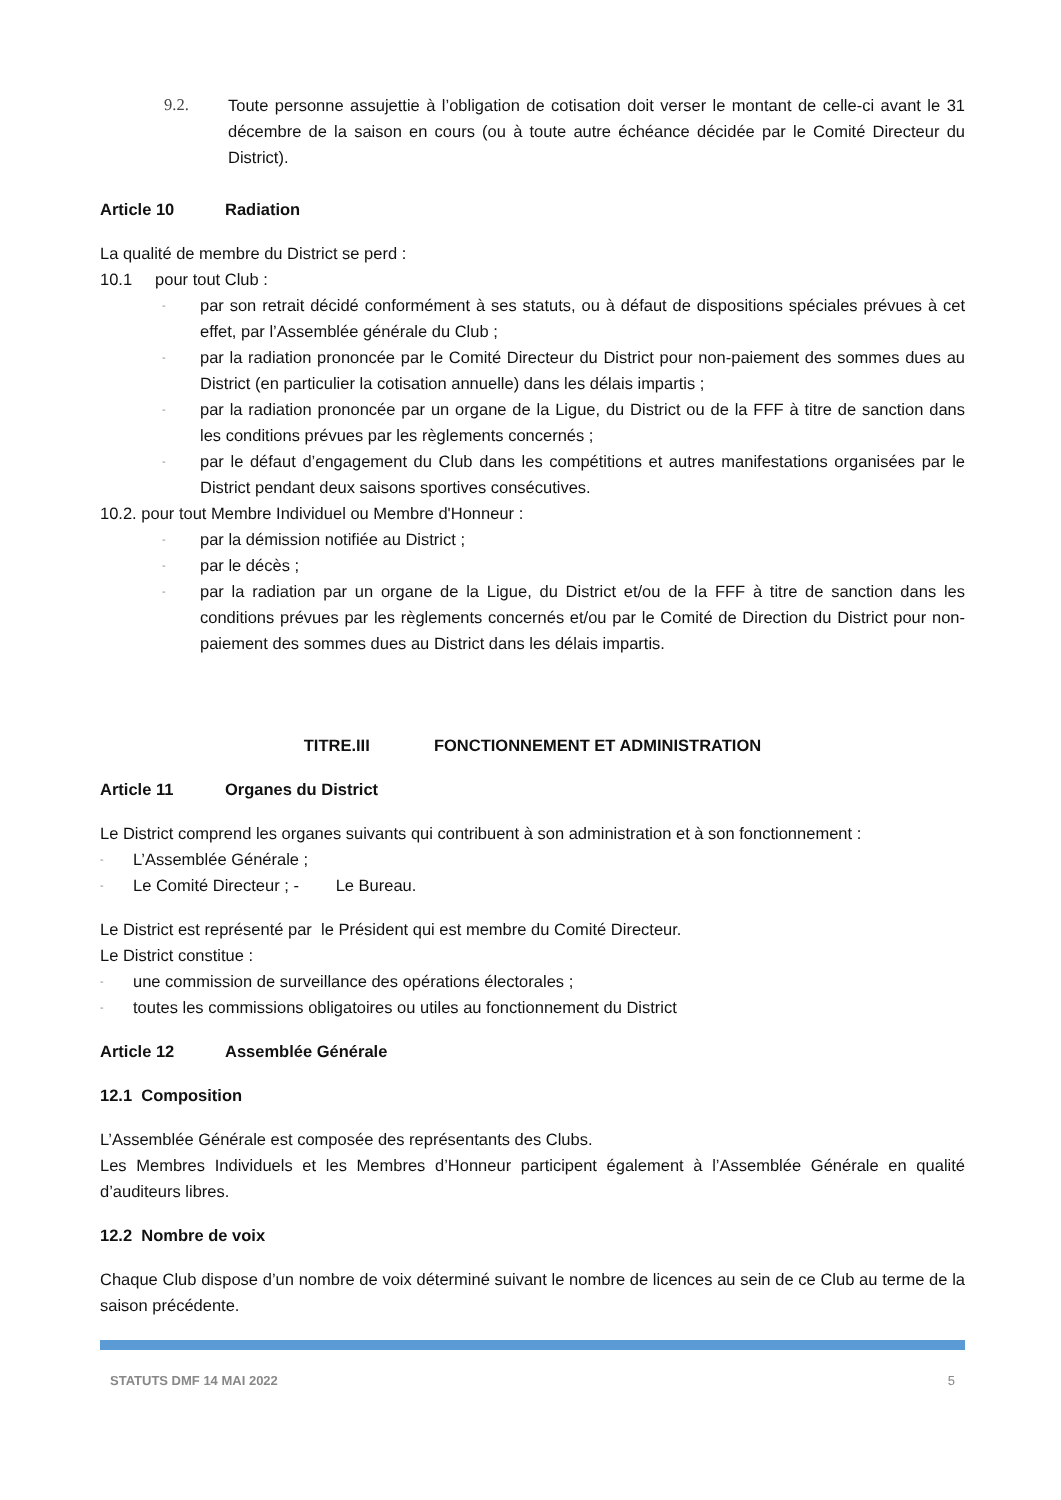9.2. Toute personne assujettie à l’obligation de cotisation doit verser le montant de celle-ci avant le 31 décembre de la saison en cours (ou à toute autre échéance décidée par le Comité Directeur du District).
Article 10 Radiation
La qualité de membre du District se perd :
10.1 pour tout Club :
-
par son retrait décidé conformément à ses statuts, ou à défaut de dispositions spéciales prévues à cet effet, par l’Assemblée générale du Club ;
-
par la radiation prononcée par le Comité Directeur du District pour non-paiement des sommes dues au District (en particulier la cotisation annuelle) dans les délais impartis ;
-
par la radiation prononcée par un organe de la Ligue, du District ou de la FFF à titre de sanction dans les conditions prévues par les règlements concernés ;
-
par le défaut d’engagement du Club dans les compétitions et autres manifestations organisées par le District pendant deux saisons sportives consécutives.
10.2. pour tout Membre Individuel ou Membre d'Honneur :
-
par la démission notifiée au District ;
-
par le décès ;
-
par la radiation par un organe de la Ligue, du District et/ou de la FFF à titre de sanction dans les conditions prévues par les règlements concernés et/ou par le Comité de Direction du District pour non-paiement des sommes dues au District dans les délais impartis.
TITRE.III FONCTIONNEMENT ET ADMINISTRATION
Article 11 Organes du District
Le District comprend les organes suivants qui contribuent à son administration et à son fonctionnement :
-
L’Assemblée Générale ;
-
Le Comité Directeur ; - Le Bureau.
Le District est représenté par le Président qui est membre du Comité Directeur.
Le District constitue :
-
une commission de surveillance des opérations électorales ;
-
toutes les commissions obligatoires ou utiles au fonctionnement du District
Article 12 Assemblée Générale
12.1 Composition
L’Assemblée Générale est composée des représentants des Clubs.
Les Membres Individuels et les Membres d’Honneur participent également à l’Assemblée Générale en qualité d’auditeurs libres.
12.2 Nombre de voix
Chaque Club dispose d’un nombre de voix déterminé suivant le nombre de licences au sein de ce Club au terme de la saison précédente.
STATUTS DMF 14 MAI 2022 5